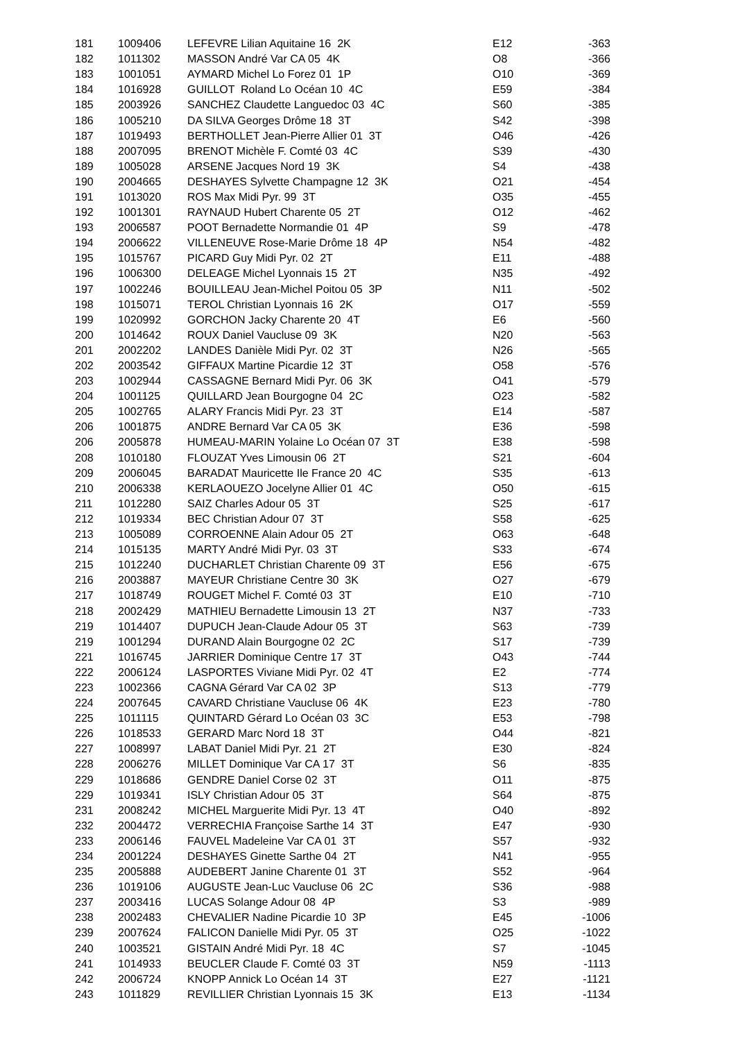| 181 | 1009406 | LEFEVRE Lilian Aquitaine 16 2K | E12 | -363 |
| 182 | 1011302 | MASSON André Var CA 05 4K | O8 | -366 |
| 183 | 1001051 | AYMARD Michel Lo Forez 01 1P | O10 | -369 |
| 184 | 1016928 | GUILLOT Roland Lo Océan 10 4C | E59 | -384 |
| 185 | 2003926 | SANCHEZ Claudette Languedoc 03 4C | S60 | -385 |
| 186 | 1005210 | DA SILVA Georges Drôme 18 3T | S42 | -398 |
| 187 | 1019493 | BERTHOLLET Jean-Pierre Allier 01 3T | O46 | -426 |
| 188 | 2007095 | BRENOT Michèle F. Comté 03 4C | S39 | -430 |
| 189 | 1005028 | ARSENE Jacques Nord 19 3K | S4 | -438 |
| 190 | 2004665 | DESHAYES Sylvette Champagne 12 3K | O21 | -454 |
| 191 | 1013020 | ROS Max Midi Pyr. 99 3T | O35 | -455 |
| 192 | 1001301 | RAYNAUD Hubert Charente 05 2T | O12 | -462 |
| 193 | 2006587 | POOT Bernadette Normandie 01 4P | S9 | -478 |
| 194 | 2006622 | VILLENEUVE Rose-Marie Drôme 18 4P | N54 | -482 |
| 195 | 1015767 | PICARD Guy Midi Pyr. 02 2T | E11 | -488 |
| 196 | 1006300 | DELEAGE Michel Lyonnais 15 2T | N35 | -492 |
| 197 | 1002246 | BOUILLEAU Jean-Michel Poitou 05 3P | N11 | -502 |
| 198 | 1015071 | TEROL Christian Lyonnais 16 2K | O17 | -559 |
| 199 | 1020992 | GORCHON Jacky Charente 20 4T | E6 | -560 |
| 200 | 1014642 | ROUX Daniel Vaucluse 09 3K | N20 | -563 |
| 201 | 2002202 | LANDES Danièle Midi Pyr. 02 3T | N26 | -565 |
| 202 | 2003542 | GIFFAUX Martine Picardie 12 3T | O58 | -576 |
| 203 | 1002944 | CASSAGNE Bernard Midi Pyr. 06 3K | O41 | -579 |
| 204 | 1001125 | QUILLARD Jean Bourgogne 04 2C | O23 | -582 |
| 205 | 1002765 | ALARY Francis Midi Pyr. 23 3T | E14 | -587 |
| 206 | 1001875 | ANDRE Bernard Var CA 05 3K | E36 | -598 |
| 206 | 2005878 | HUMEAU-MARIN Yolaine Lo Océan 07 3T | E38 | -598 |
| 208 | 1010180 | FLOUZAT Yves Limousin 06 2T | S21 | -604 |
| 209 | 2006045 | BARADAT Mauricette Ile France 20 4C | S35 | -613 |
| 210 | 2006338 | KERLAOUEZO Jocelyne Allier 01 4C | O50 | -615 |
| 211 | 1012280 | SAIZ Charles Adour 05 3T | S25 | -617 |
| 212 | 1019334 | BEC Christian Adour 07 3T | S58 | -625 |
| 213 | 1005089 | CORROENNE Alain Adour 05 2T | O63 | -648 |
| 214 | 1015135 | MARTY André Midi Pyr. 03 3T | S33 | -674 |
| 215 | 1012240 | DUCHARLET Christian Charente 09 3T | E56 | -675 |
| 216 | 2003887 | MAYEUR Christiane Centre 30 3K | O27 | -679 |
| 217 | 1018749 | ROUGET Michel F. Comté 03 3T | E10 | -710 |
| 218 | 2002429 | MATHIEU Bernadette Limousin 13 2T | N37 | -733 |
| 219 | 1014407 | DUPUCH Jean-Claude Adour 05 3T | S63 | -739 |
| 219 | 1001294 | DURAND Alain Bourgogne 02 2C | S17 | -739 |
| 221 | 1016745 | JARRIER Dominique Centre 17 3T | O43 | -744 |
| 222 | 2006124 | LASPORTES Viviane Midi Pyr. 02 4T | E2 | -774 |
| 223 | 1002366 | CAGNA Gérard Var CA 02 3P | S13 | -779 |
| 224 | 2007645 | CAVARD Christiane Vaucluse 06 4K | E23 | -780 |
| 225 | 1011115 | QUINTARD Gérard Lo Océan 03 3C | E53 | -798 |
| 226 | 1018533 | GERARD Marc Nord 18 3T | O44 | -821 |
| 227 | 1008997 | LABAT Daniel Midi Pyr. 21 2T | E30 | -824 |
| 228 | 2006276 | MILLET Dominique Var CA 17 3T | S6 | -835 |
| 229 | 1018686 | GENDRE Daniel Corse 02 3T | O11 | -875 |
| 229 | 1019341 | ISLY Christian Adour 05 3T | S64 | -875 |
| 231 | 2008242 | MICHEL Marguerite Midi Pyr. 13 4T | O40 | -892 |
| 232 | 2004472 | VERRECHIA Françoise Sarthe 14 3T | E47 | -930 |
| 233 | 2006146 | FAUVEL Madeleine Var CA 01 3T | S57 | -932 |
| 234 | 2001224 | DESHAYES Ginette Sarthe 04 2T | N41 | -955 |
| 235 | 2005888 | AUDEBERT Janine Charente 01 3T | S52 | -964 |
| 236 | 1019106 | AUGUSTE Jean-Luc Vaucluse 06 2C | S36 | -988 |
| 237 | 2003416 | LUCAS Solange Adour 08 4P | S3 | -989 |
| 238 | 2002483 | CHEVALIER Nadine Picardie 10 3P | E45 | -1006 |
| 239 | 2007624 | FALICON Danielle Midi Pyr. 05 3T | O25 | -1022 |
| 240 | 1003521 | GISTAIN André Midi Pyr. 18 4C | S7 | -1045 |
| 241 | 1014933 | BEUCLER Claude F. Comté 03 3T | N59 | -1113 |
| 242 | 2006724 | KNOPP Annick Lo Océan 14 3T | E27 | -1121 |
| 243 | 1011829 | REVILLIER Christian Lyonnais 15 3K | E13 | -1134 |